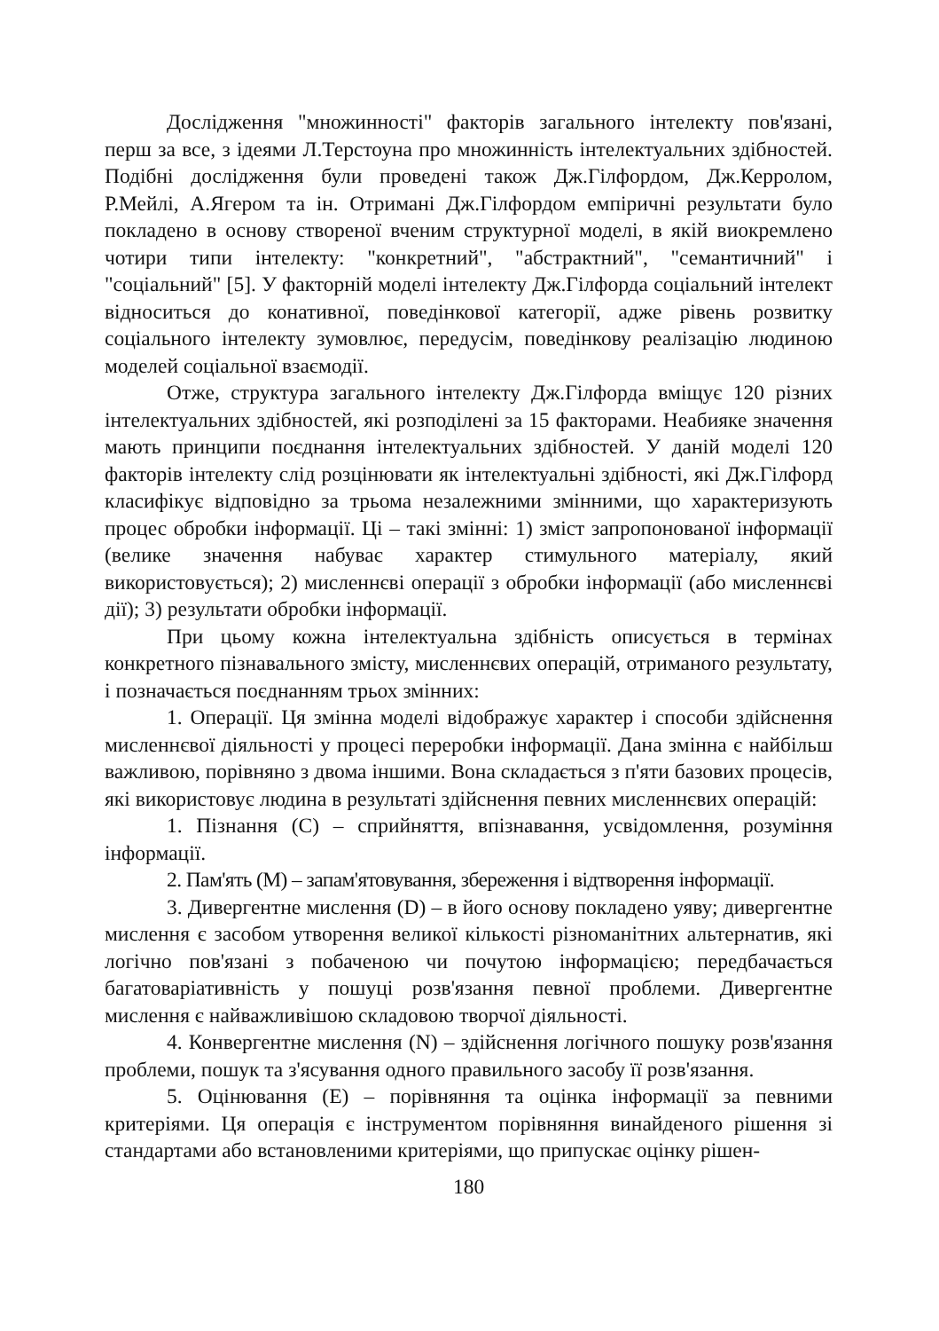Дослідження "множинності" факторів загального інтелекту пов'язані, перш за все, з ідеями Л.Терстоуна про множинність інтелектуальних здібностей. Подібні дослідження були проведені також Дж.Гілфордом, Дж.Керролом, Р.Мейлі, А.Ягером та ін. Отримані Дж.Гілфордом емпіричні результати було покладено в основу створеної вченим структурної моделі, в якій виокремлено чотири типи інтелекту: "конкретний", "абстрактний", "семантичний" і "соціальний" [5]. У факторній моделі інтелекту Дж.Гілфорда соціальний інтелект відноситься до конативної, поведінкової категорії, адже рівень розвитку соціального інтелекту зумовлює, передусім, поведінкову реалізацію людиною моделей соціальної взаємодії.
Отже, структура загального інтелекту Дж.Гілфорда вміщує 120 різних інтелектуальних здібностей, які розподілені за 15 факторами. Неабияке значення мають принципи поєднання інтелектуальних здібностей. У даній моделі 120 факторів інтелекту слід розцінювати як інтелектуальні здібності, які Дж.Гілфорд класифікує відповідно за трьома незалежними змінними, що характеризують процес обробки інформації. Ці – такі змінні: 1) зміст запропонованої інформації (велике значення набуває характер стимульного матеріалу, який використовується); 2) мисленнєві операції з обробки інформації (або мисленнєві дії); 3) результати обробки інформації.
При цьому кожна інтелектуальна здібність описується в термінах конкретного пізнавального змісту, мисленнєвих операцій, отриманого результату, і позначається поєднанням трьох змінних:
1. Операції. Ця змінна моделі відображує характер і способи здійснення мисленнєвої діяльності у процесі переробки інформації. Дана змінна є найбільш важливою, порівняно з двома іншими. Вона складається з п'яти базових процесів, які використовує людина в результаті здійснення певних мисленнєвих операцій:
1. Пізнання (C) – сприйняття, впізнавання, усвідомлення, розуміння інформації.
2. Пам'ять (M) – запам'ятовування, збереження і відтворення інформації.
3. Дивергентне мислення (D) – в його основу покладено уяву; дивергентне мислення є засобом утворення великої кількості різноманітних альтернатив, які логічно пов'язані з побаченою чи почутою інформацією; передбачається багатоваріативність у пошуці розв'язання певної проблеми. Дивергентне мислення є найважливішою складовою творчої діяльності.
4. Конвергентне мислення (N) – здійснення логічного пошуку розв'язання проблеми, пошук та з'ясування одного правильного засобу її розв'язання.
5. Оцінювання (E) – порівняння та оцінка інформації за певними критеріями. Ця операція є інструментом порівняння винайденого рішення зі стандартами або встановленими критеріями, що припускає оцінку рішен-
180